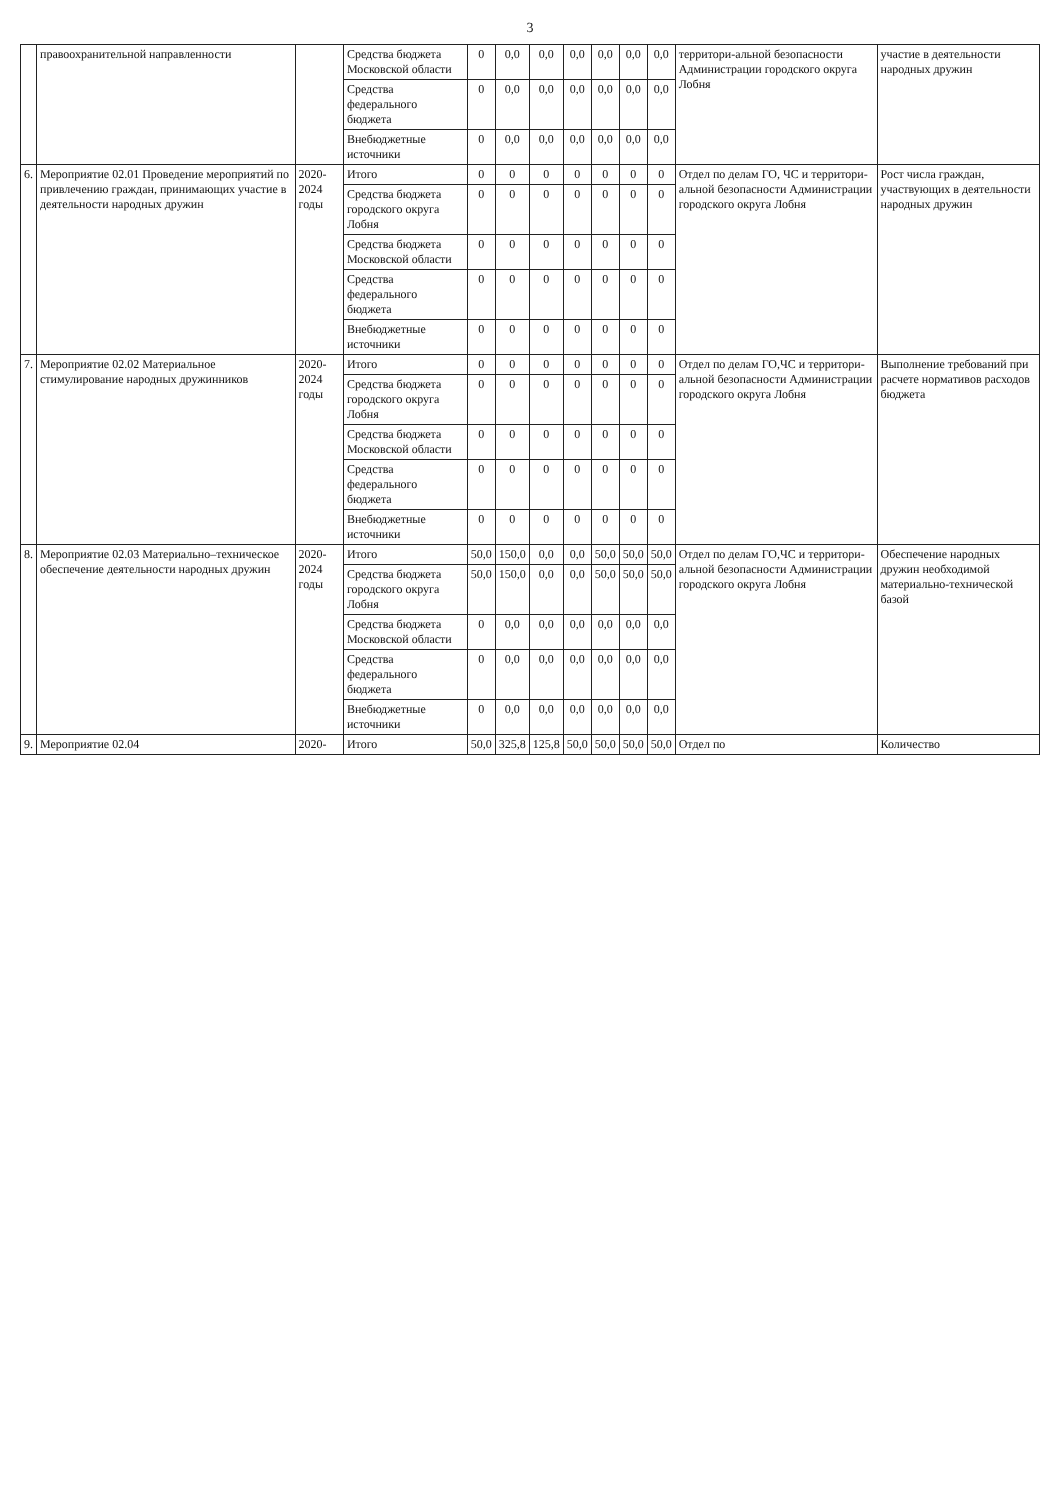3
| | правоохранительной направленности | | Средства бюджета Московской области | 0 | 0,0 | 0,0 | 0,0 | 0,0 | 0,0 | 0,0 | территори-альной безопасности Администрации городского округа Лобня | участие в деятельности народных дружин |
| | | | Средства федерального бюджета | 0 | 0,0 | 0,0 | 0,0 | 0,0 | 0,0 | 0,0 | | |
| | | | Внебюджетные источники | 0 | 0,0 | 0,0 | 0,0 | 0,0 | 0,0 | 0,0 | | |
| 6. | Мероприятие 02.01 Проведение мероприятий по привлечению граждан, принимающих участие в деятельности народных дружин | 2020-2024 годы | Итого | 0 | 0 | 0 | 0 | 0 | 0 | 0 | Отдел по делам ГО, ЧС и территори-альной безопасности Администрации городского округа Лобня | Рост числа граждан, участвующих в деятельности народных дружин |
| | | | Средства бюджета городского округа Лобня | 0 | 0 | 0 | 0 | 0 | 0 | 0 | | |
| | | | Средства бюджета Московской области | 0 | 0 | 0 | 0 | 0 | 0 | 0 | | |
| | | | Средства федерального бюджета | 0 | 0 | 0 | 0 | 0 | 0 | 0 | | |
| | | | Внебюджетные источники | 0 | 0 | 0 | 0 | 0 | 0 | 0 | | |
| 7. | Мероприятие 02.02 Материальное стимулирование народных дружинников | 2020-2024 годы | Итого | 0 | 0 | 0 | 0 | 0 | 0 | 0 | Отдел по делам ГО,ЧС и территори-альной безопасности Администрации городского округа Лобня | Выполнение требований при расчете нормативов расходов бюджета |
| | | | Средства бюджета городского округа Лобня | 0 | 0 | 0 | 0 | 0 | 0 | 0 | | |
| | | | Средства бюджета Московской области | 0 | 0 | 0 | 0 | 0 | 0 | 0 | | |
| | | | Средства федерального бюджета | 0 | 0 | 0 | 0 | 0 | 0 | 0 | | |
| | | | Внебюджетные источники | 0 | 0 | 0 | 0 | 0 | 0 | 0 | | |
| 8. | Мероприятие 02.03 Материально–техническое обеспечение деятельности народных дружин | 2020-2024 годы | Итого | 50,0 | 150,0 | 0,0 | 0,0 | 50,0 | 50,0 | 50,0 | Отдел по делам ГО,ЧС и территори-альной безопасности Администрации городского округа Лобня | Обеспечение народных дружин необходимой материально-технической базой |
| | | | Средства бюджета городского округа Лобня | 50,0 | 150,0 | 0,0 | 0,0 | 50,0 | 50,0 | 50,0 | | |
| | | | Средства бюджета Московской области | 0 | 0,0 | 0,0 | 0,0 | 0,0 | 0,0 | 0,0 | | |
| | | | Средства федерального бюджета | 0 | 0,0 | 0,0 | 0,0 | 0,0 | 0,0 | 0,0 | | |
| | | | Внебюджетные источники | 0 | 0,0 | 0,0 | 0,0 | 0,0 | 0,0 | 0,0 | | |
| 9. | Мероприятие 02.04 | 2020- | Итого | 50,0 | 325,8 | 125,8 | 50,0 | 50,0 | 50,0 | 50,0 | Отдел по | Количество |